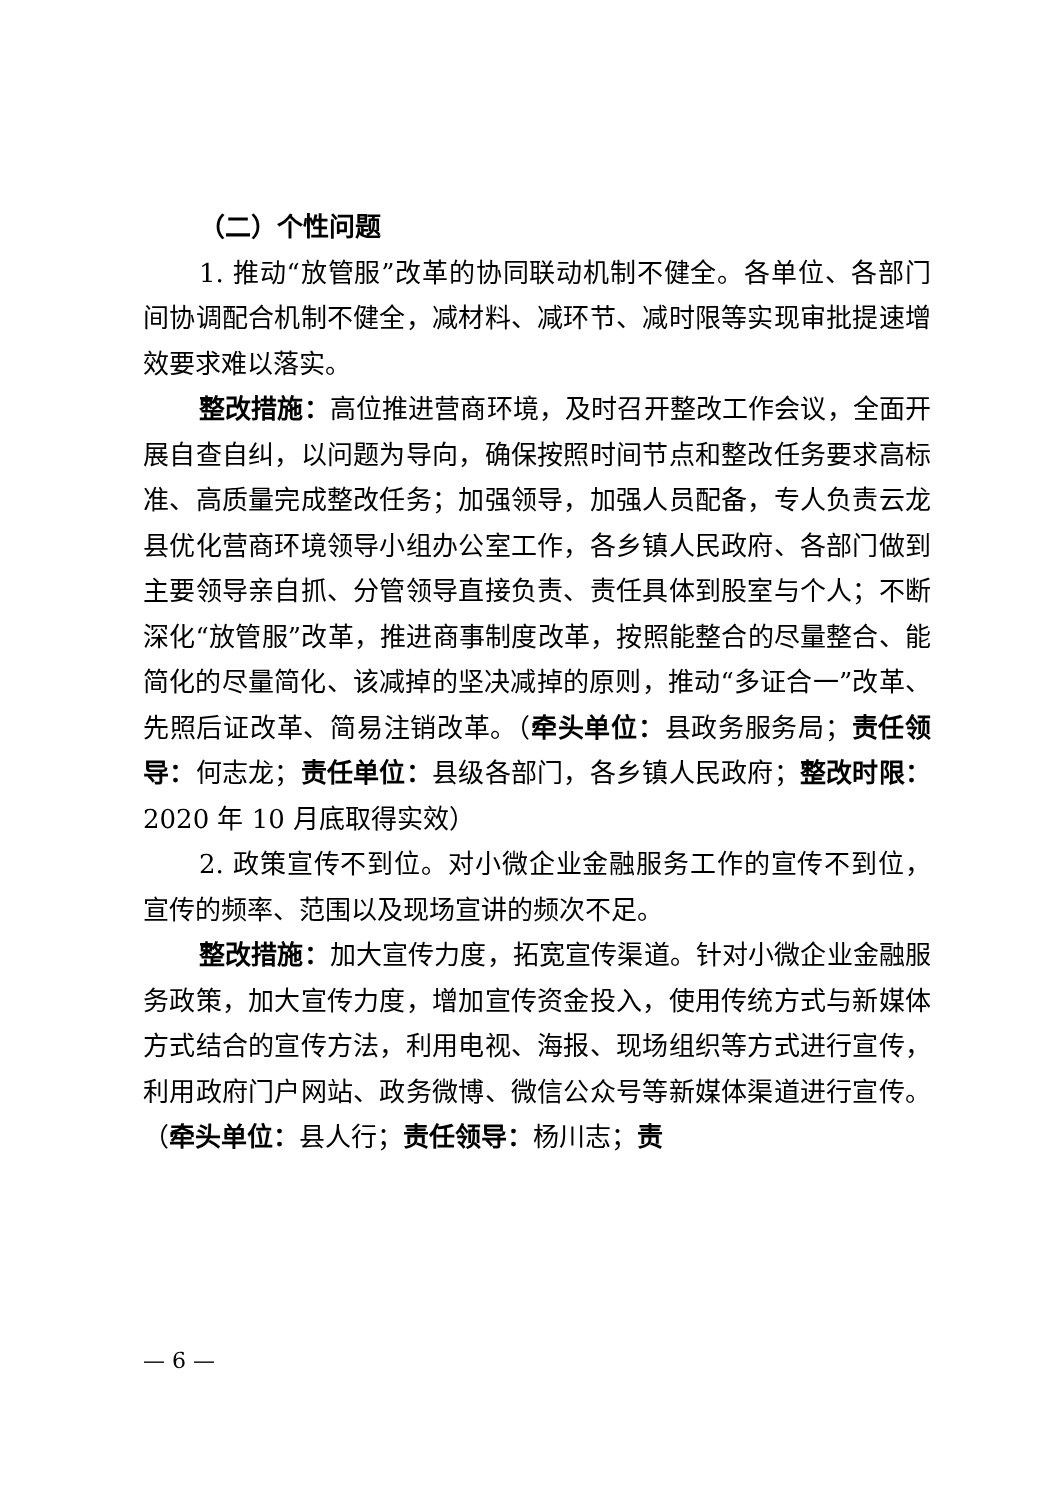（二）个性问题
1. 推动“放管服”改革的协同联动机制不健全。各单位、各部门间协调配合机制不健全，减材料、减环节、减时限等实现审批提速增效要求难以落实。
整改措施：高位推进营商环境，及时召开整改工作会议，全面开展自查自纠，以问题为导向，确保按照时间节点和整改任务要求高标准、高质量完成整改任务；加强领导，加强人员配备，专人负责云龙县优化营商环境领导小组办公室工作，各乡镇人民政府、各部门做到主要领导亲自抓、分管领导直接负责、责任具体到股室与个人；不断深化“放管服”改革，推进商事制度改革，按照能整合的尽量整合、能简化的尽量简化、该减掉的坚决减掉的原则，推动“多证合一”改革、先照后证改革、简易注销改革。（牵头单位：县政务服务局；责任领导：何志龙；责任单位：县级各部门，各乡镇人民政府；整改时限：2020 年 10 月底取得实效）
2. 政策宣传不到位。对小微企业金融服务工作的宣传不到位，宣传的频率、范围以及现场宣讲的频次不足。
整改措施：加大宣传力度，拓宽宣传渠道。针对小微企业金融服务政策，加大宣传力度，增加宣传资金投入，使用传统方式与新媒体方式结合的宣传方法，利用电视、海报、现场组织等方式进行宣传，利用政府门户网站、政务微博、微信公众号等新媒体渠道进行宣传。（牵头单位：县人行；责任领导：杨川志；责
— 6 —